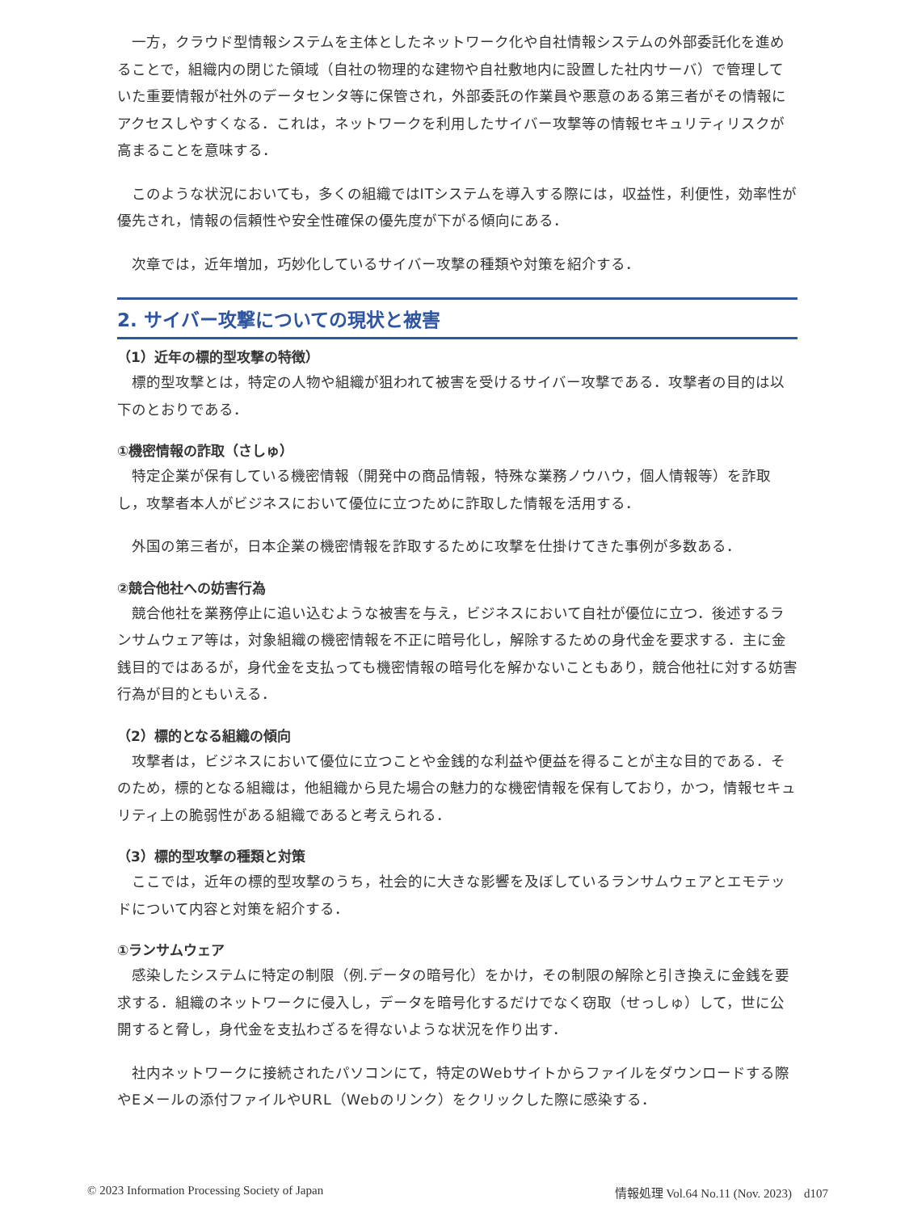一方，クラウド型情報システムを主体としたネットワーク化や自社情報システムの外部委託化を進めることで，組織内の閉じた領域（自社の物理的な建物や自社敷地内に設置した社内サーバ）で管理していた重要情報が社外のデータセンタ等に保管され，外部委託の作業員や悪意のある第三者がその情報にアクセスしやすくなる．これは，ネットワークを利用したサイバー攻撃等の情報セキュリティリスクが高まることを意味する．
このような状況においても，多くの組織ではITシステムを導入する際には，収益性，利便性，効率性が優先され，情報の信頼性や安全性確保の優先度が下がる傾向にある．
次章では，近年増加，巧妙化しているサイバー攻撃の種類や対策を紹介する．
2. サイバー攻撃についての現状と被害
（1）近年の標的型攻撃の特徴）
標的型攻撃とは，特定の人物や組織が狙われて被害を受けるサイバー攻撃である．攻撃者の目的は以下のとおりである．
①機密情報の詐取（さしゅ）
特定企業が保有している機密情報（開発中の商品情報，特殊な業務ノウハウ，個人情報等）を詐取し，攻撃者本人がビジネスにおいて優位に立つために詐取した情報を活用する．
外国の第三者が，日本企業の機密情報を詐取するために攻撃を仕掛けてきた事例が多数ある．
②競合他社への妨害行為
競合他社を業務停止に追い込むような被害を与え，ビジネスにおいて自社が優位に立つ．後述するランサムウェア等は，対象組織の機密情報を不正に暗号化し，解除するための身代金を要求する．主に金銭目的ではあるが，身代金を支払っても機密情報の暗号化を解かないこともあり，競合他社に対する妨害行為が目的ともいえる．
（2）標的となる組織の傾向
攻撃者は，ビジネスにおいて優位に立つことや金銭的な利益や便益を得ることが主な目的である．そのため，標的となる組織は，他組織から見た場合の魅力的な機密情報を保有しており，かつ，情報セキュリティ上の脆弱性がある組織であると考えられる．
（3）標的型攻撃の種類と対策
ここでは，近年の標的型攻撃のうち，社会的に大きな影響を及ぼしているランサムウェアとエモテッドについて内容と対策を紹介する．
①ランサムウェア
感染したシステムに特定の制限（例.データの暗号化）をかけ，その制限の解除と引き換えに金銭を要求する．組織のネットワークに侵入し，データを暗号化するだけでなく窃取（せっしゅ）して，世に公開すると脅し，身代金を支払わざるを得ないような状況を作り出す．
社内ネットワークに接続されたパソコンにて，特定のWebサイトからファイルをダウンロードする際やEメールの添付ファイルやURL（Webのリンク）をクリックした際に感染する．
© 2023 Information Processing Society of Japan 情報処理 Vol.64 No.11 (Nov. 2023)　d107